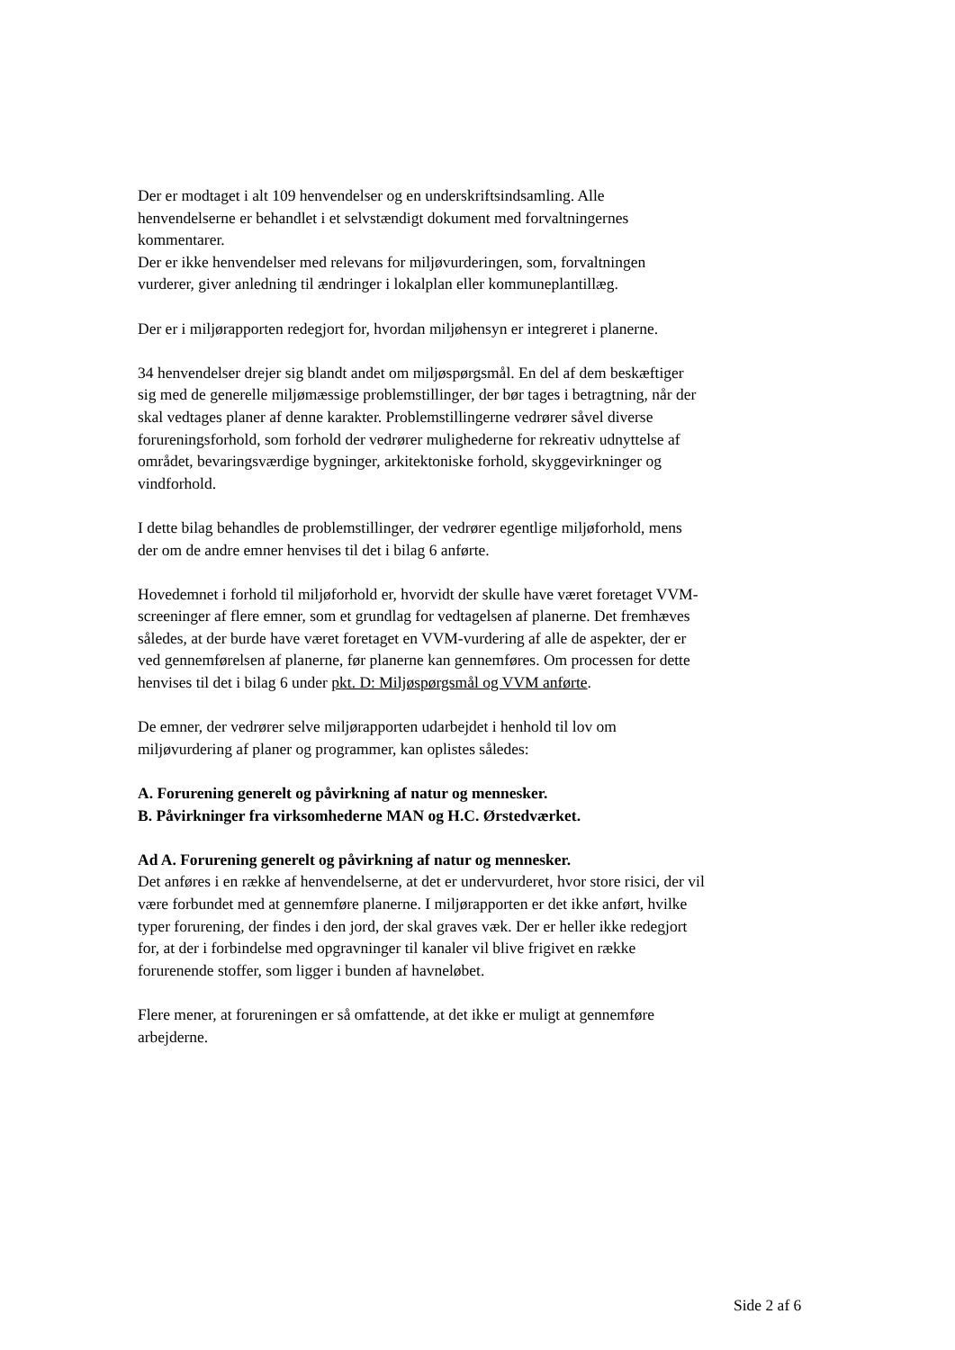Der er modtaget i alt 109 henvendelser og en underskriftsindsamling. Alle henvendelserne er behandlet i et selvstændigt dokument med forvaltningernes kommentarer.
Der er ikke henvendelser med relevans for miljøvurderingen, som, forvaltningen vurderer, giver anledning til ændringer i lokalplan eller kommuneplantillæg.
Der er i miljørapporten redegjort for, hvordan miljøhensyn er integreret i planerne.
34 henvendelser drejer sig blandt andet om miljøspørgsmål. En del af dem beskæftiger sig med de generelle miljømæssige problemstillinger, der bør tages i betragtning, når der skal vedtages planer af denne karakter. Problemstillingerne vedrører såvel diverse forureningsforhold, som forhold der vedrører mulighederne for rekreativ udnyttelse af området, bevaringsværdige bygninger, arkitektoniske forhold, skyggevirkninger og vindforhold.
I dette bilag behandles de problemstillinger, der vedrører egentlige miljøforhold, mens der om de andre emner henvises til det i bilag 6 anførte.
Hovedemnet i forhold til miljøforhold er, hvorvidt der skulle have været foretaget VVM-screeninger af flere emner, som et grundlag for vedtagelsen af planerne. Det fremhæves således, at der burde have været foretaget en VVM-vurdering af alle de aspekter, der er ved gennemførelsen af planerne, før planerne kan gennemføres. Om processen for dette henvises til det i bilag 6 under pkt. D: Miljøspørgsmål og VVM anførte.
De emner, der vedrører selve miljørapporten udarbejdet i henhold til lov om miljøvurdering af planer og programmer, kan oplistes således:
A. Forurening generelt og påvirkning af natur og mennesker.
B. Påvirkninger fra virksomhederne MAN og H.C. Ørstedværket.
Ad A. Forurening generelt og påvirkning af natur og mennesker.
Det anføres i en række af henvendelserne, at det er undervurderet, hvor store risici, der vil være forbundet med at gennemføre planerne. I miljørapporten er det ikke anført, hvilke typer forurening, der findes i den jord, der skal graves væk. Der er heller ikke redegjort for, at der i forbindelse med opgravninger til kanaler vil blive frigivet en række forurenende stoffer, som ligger i bunden af havneløbet.
Flere mener, at forureningen er så omfattende, at det ikke er muligt at gennemføre arbejderne.
Side 2 af 6